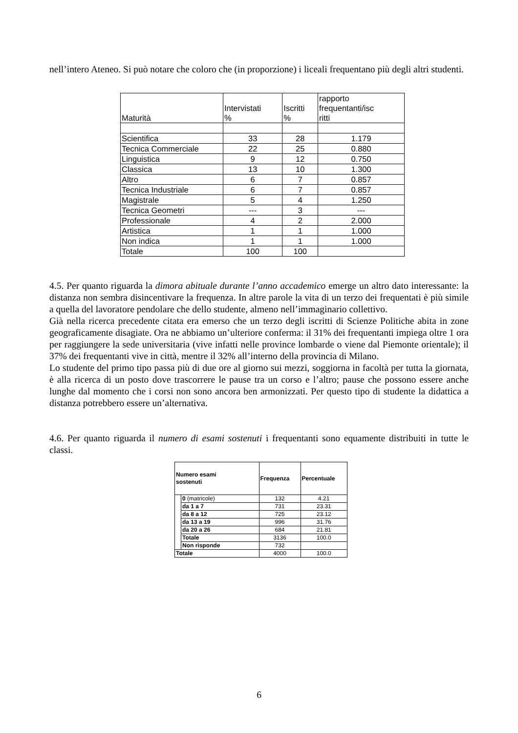nell’intero Ateneo. Si può notare che coloro che (in proporzione) i liceali frequentano più degli altri studenti.
| Maturità | Intervistati % | Iscritti % | rapporto frequentanti/isc ritti |
| --- | --- | --- | --- |
| Scientifica | 33 | 28 | 1.179 |
| Tecnica Commerciale | 22 | 25 | 0.880 |
| Linguistica | 9 | 12 | 0.750 |
| Classica | 13 | 10 | 1.300 |
| Altro | 6 | 7 | 0.857 |
| Tecnica Industriale | 6 | 7 | 0.857 |
| Magistrale | 5 | 4 | 1.250 |
| Tecnica Geometri | --- | 3 | --- |
| Professionale | 4 | 2 | 2.000 |
| Artistica | 1 | 1 | 1.000 |
| Non indica | 1 | 1 | 1.000 |
| Totale | 100 | 100 | |
4.5. Per quanto riguarda la dimora abituale durante l’anno accademico emerge un altro dato interessante: la distanza non sembra disincentivare la frequenza. In altre parole la vita di un terzo dei frequentati è più simile a quella del lavoratore pendolare che dello studente, almeno nell’immaginario collettivo.
Già nella ricerca precedente citata era emerso che un terzo degli iscritti di Scienze Politiche abita in zone geograficamente disagiate. Ora ne abbiamo un’ulteriore conferma: il 31% dei frequentanti impiega oltre 1 ora per raggiungere la sede universitaria (vive infatti nelle province lombarde o viene dal Piemonte orientale); il 37% dei frequentanti vive in città, mentre il 32% all’interno della provincia di Milano.
Lo studente del primo tipo passa più di due ore al giorno sui mezzi, soggiorna in facoltà per tutta la giornata, è alla ricerca di un posto dove trascorrere le pause tra un corso e l’altro; pause che possono essere anche lunghe dal momento che i corsi non sono ancora ben armonizzati. Per questo tipo di studente la didattica a distanza potrebbero essere un’alternativa.
4.6. Per quanto riguarda il numero di esami sostenuti i frequentanti sono equamente distribuiti in tutte le classi.
| Numero esami sostenuti | | Frequenza | Percentuale |
| --- | --- | --- | --- |
| | 0 (matricole) | 132 | 4.21 |
| | da 1 a 7 | 731 | 23.31 |
| | da 8 a 12 | 725 | 23.12 |
| | da 13 a 19 | 996 | 31.76 |
| | da 20 a 26 | 684 | 21.81 |
| | Totale | 3136 | 100.0 |
| | Non risponde | 732 | |
| Totale | | 4000 | 100.0 |
6